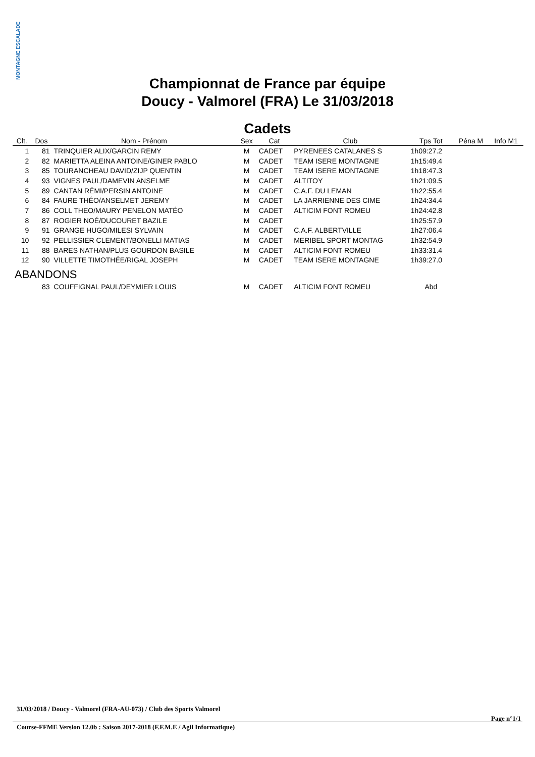MONTAGNE ESCALADE
Championnat de France par équipe
Doucy - Valmorel (FRA) Le 31/03/2018
Cadets
| Clt. | Dos | Nom - Prénom | Sex | Cat | Club | Tps Tot | Péna M | Info M1 |
| --- | --- | --- | --- | --- | --- | --- | --- | --- |
| 1 | 81 | TRINQUIER ALIX/GARCIN REMY | M | CADET | PYRENEES CATALANES S | 1h09:27.2 | | |
| 2 | 82 | MARIETTA ALEINA ANTOINE/GINER PABLO | M | CADET | TEAM ISERE MONTAGNE | 1h15:49.4 | | |
| 3 | 85 | TOURANCHEAU DAVID/ZIJP QUENTIN | M | CADET | TEAM ISERE MONTAGNE | 1h18:47.3 | | |
| 4 | 93 | VIGNES PAUL/DAMEVIN ANSELME | M | CADET | ALTITOY | 1h21:09.5 | | |
| 5 | 89 | CANTAN RÉMI/PERSIN ANTOINE | M | CADET | C.A.F. DU LEMAN | 1h22:55.4 | | |
| 6 | 84 | FAURE THÉO/ANSELMET JEREMY | M | CADET | LA JARRIENNE DES CIME | 1h24:34.4 | | |
| 7 | 86 | COLL THEO/MAURY PENELON MATÉO | M | CADET | ALTICIM FONT ROMEU | 1h24:42.8 | | |
| 8 | 87 | ROGIER NOÉ/DUCOURET BAZILE | M | CADET | | 1h25:57.9 | | |
| 9 | 91 | GRANGE HUGO/MILESI SYLVAIN | M | CADET | C.A.F. ALBERTVILLE | 1h27:06.4 | | |
| 10 | 92 | PELLISSIER CLEMENT/BONELLI MATIAS | M | CADET | MERIBEL SPORT MONTAG | 1h32:54.9 | | |
| 11 | 88 | BARES NATHAN/PLUS GOURDON BASILE | M | CADET | ALTICIM FONT ROMEU | 1h33:31.4 | | |
| 12 | 90 | VILLETTE TIMOTHÉE/RIGAL JOSEPH | M | CADET | TEAM ISERE MONTAGNE | 1h39:27.0 | | |
| ABANDONS | | | | | | | | |
| | 83 | COUFFIGNAL PAUL/DEYMIER LOUIS | M | CADET | ALTICIM FONT ROMEU | Abd | | |
31/03/2018 / Doucy - Valmorel (FRA-AU-073) / Club des Sports Valmorel
Page n°1/1
Course-FFME Version 12.0b : Saison 2017-2018 (F.F.M.E / Agil Informatique)